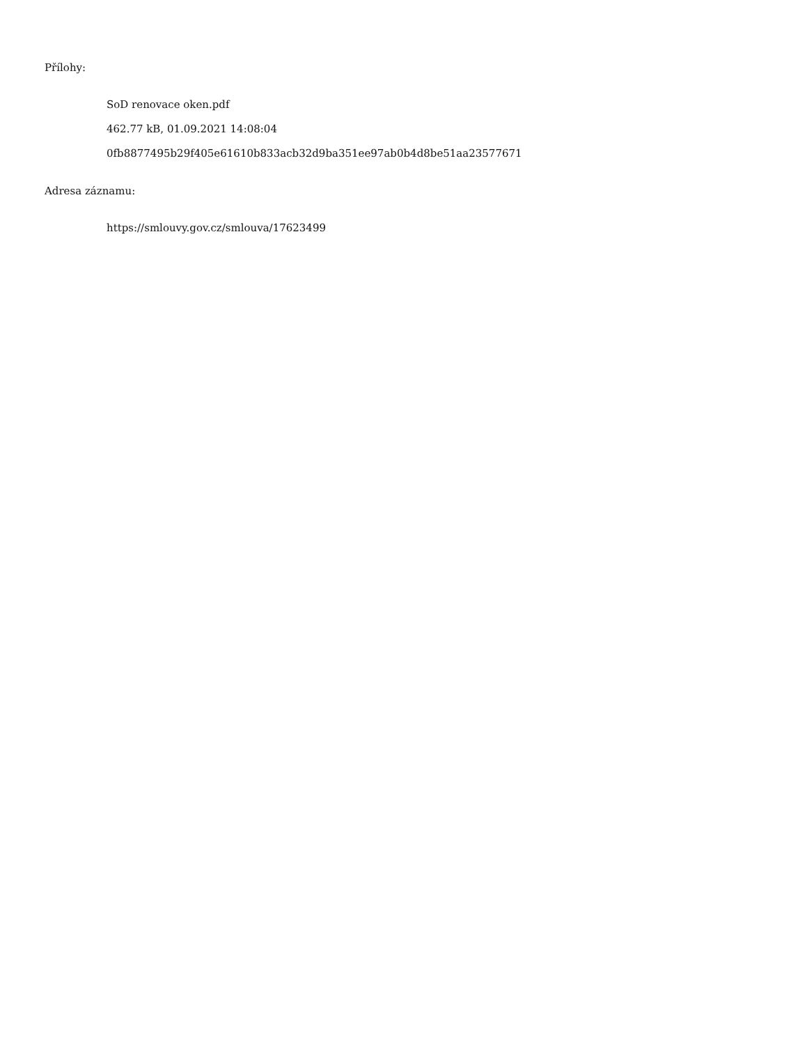Přílohy:
SoD renovace oken.pdf
462.77 kB, 01.09.2021 14:08:04
0fb8877495b29f405e61610b833acb32d9ba351ee97ab0b4d8be51aa23577671
Adresa záznamu:
https://smlouvy.gov.cz/smlouva/17623499